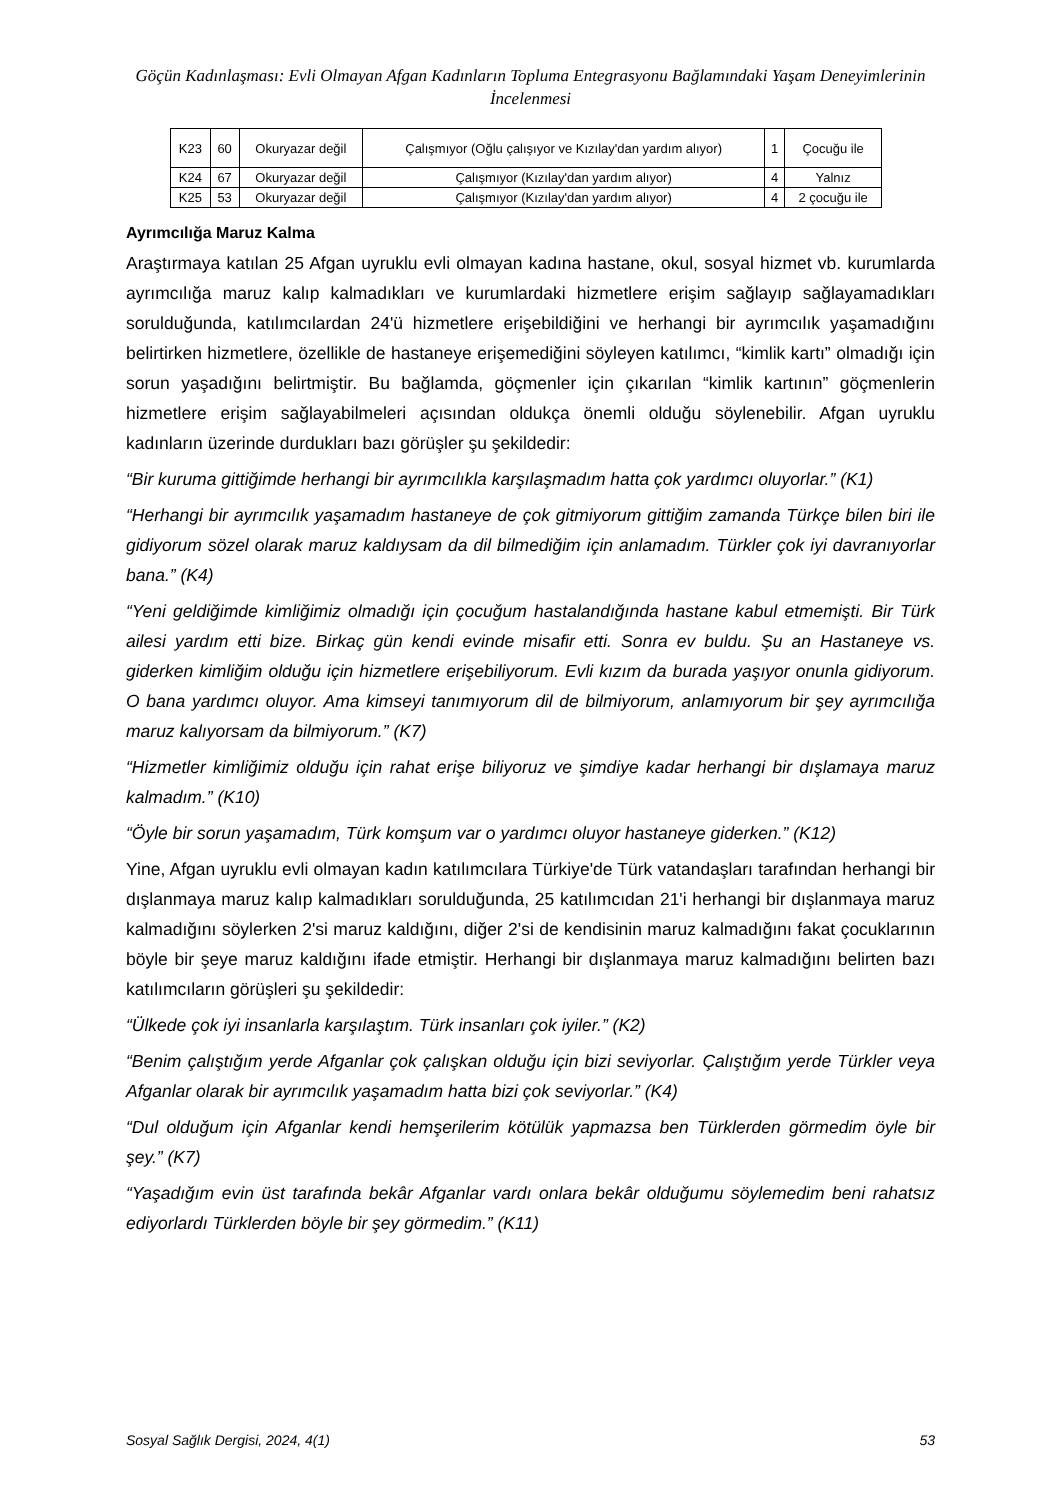Göçün Kadınlaşması: Evli Olmayan Afgan Kadınların Topluma Entegrasyonu Bağlamındaki Yaşam Deneyimlerinin İncelenmesi
| K23 | 60 | Okuryazar değil | Çalışmıyor (Oğlu çalışıyor ve Kızılay'dan yardım alıyor) | 1 | Çocuğu ile |
| K24 | 67 | Okuryazar değil | Çalışmıyor (Kızılay'dan yardım alıyor) | 4 | Yalnız |
| K25 | 53 | Okuryazar değil | Çalışmıyor (Kızılay'dan yardım alıyor) | 4 | 2 çocuğu ile |
Ayrımcılığa Maruz Kalma
Araştırmaya katılan 25 Afgan uyruklu evli olmayan kadına hastane, okul, sosyal hizmet vb. kurumlarda ayrımcılığa maruz kalıp kalmadıkları ve kurumlardaki hizmetlere erişim sağlayıp sağlayamadıkları sorulduğunda, katılımcılardan 24'ü hizmetlere erişebildiğini ve herhangi bir ayrımcılık yaşamadığını belirtirken hizmetlere, özellikle de hastaneye erişemediğini söyleyen katılımcı, “kimlik kartı” olmadığı için sorun yaşadığını belirtmiştir. Bu bağlamda, göçmenler için çıkarılan “kimlik kartının” göçmenlerin hizmetlere erişim sağlayabilmeleri açısından oldukça önemli olduğu söylenebilir. Afgan uyruklu kadınların üzerinde durdukları bazı görüşler şu şekildedir:
“Bir kuruma gittiğimde herhangi bir ayrımcılıkla karşılaşmadım hatta çok yardımcı oluyorlar.” (K1)
“Herhangi bir ayrımcılık yaşamadım hastaneye de çok gitmiyorum gittiğim zamanda Türkçe bilen biri ile gidiyorum sözel olarak maruz kaldıysam da dil bilmediğim için anlamadım. Türkler çok iyi davranıyorlar bana.” (K4)
“Yeni geldiğimde kimliğimiz olmadığı için çocuğum hastalandığında hastane kabul etmemişti. Bir Türk ailesi yardım etti bize. Birkaç gün kendi evinde misafir etti. Sonra ev buldu. Şu an Hastaneye vs. giderken kimliğim olduğu için hizmetlere erişebiliyorum. Evli kızım da burada yaşıyor onunla gidiyorum. O bana yardımcı oluyor. Ama kimseyi tanımıyorum dil de bilmiyorum, anlamıyorum bir şey ayrımcılığa maruz kalıyorsam da bilmiyorum.” (K7)
“Hizmetler kimliğimiz olduğu için rahat erişe biliyoruz ve şimdiye kadar herhangi bir dışlamaya maruz kalmadım.” (K10)
“Öyle bir sorun yaşamadım, Türk komşum var o yardımcı oluyor hastaneye giderken.” (K12)
Yine, Afgan uyruklu evli olmayan kadın katılımcılara Türkiye'de Türk vatandaşları tarafından herhangi bir dışlanmaya maruz kalıp kalmadıkları sorulduğunda, 25 katılımcıdan 21'i herhangi bir dışlanmaya maruz kalmadığını söylerken 2'si maruz kaldığını, diğer 2'si de kendisinin maruz kalmadığını fakat çocuklarının böyle bir şeye maruz kaldığını ifade etmiştir. Herhangi bir dışlanmaya maruz kalmadığını belirten bazı katılımcıların görüşleri şu şekildedir:
“Ülkede çok iyi insanlarla karşılaştım. Türk insanları çok iyiler.” (K2)
“Benim çalıştığım yerde Afganlar çok çalışkan olduğu için bizi seviyorlar. Çalıştığım yerde Türkler veya Afganlar olarak bir ayrımcılık yaşamadım hatta bizi çok seviyorlar.” (K4)
“Dul olduğum için Afganlar kendi hemşerilerim kötülük yapmazsa ben Türklerden görmedim öyle bir şey.” (K7)
“Yaşadığım evin üst tarafında bekâr Afganlar vardı onlara bekâr olduğumu söylemedim beni rahatsız ediyorlardı Türklerden böyle bir şey görmedim.” (K11)
Sosyal Sağlık Dergisi, 2024, 4(1) 53